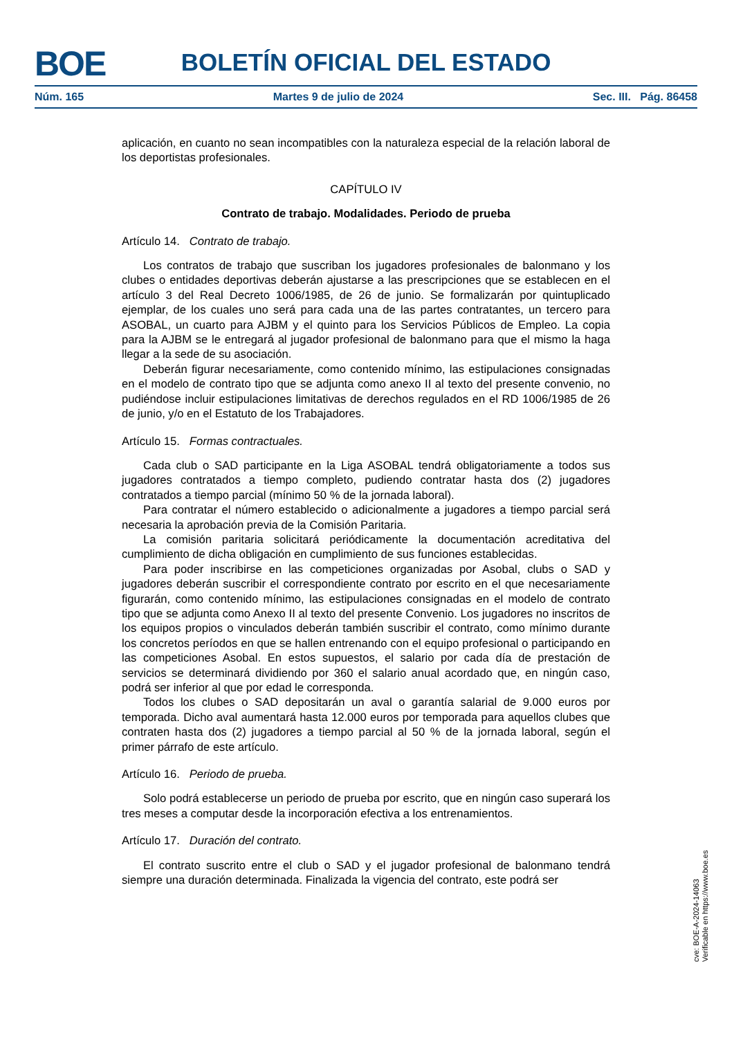BOE
BOLETÍN OFICIAL DEL ESTADO
Núm. 165 Martes 9 de julio de 2024 Sec. III. Pág. 86458
aplicación, en cuanto no sean incompatibles con la naturaleza especial de la relación laboral de los deportistas profesionales.
CAPÍTULO IV
Contrato de trabajo. Modalidades. Periodo de prueba
Artículo 14. Contrato de trabajo.
Los contratos de trabajo que suscriban los jugadores profesionales de balonmano y los clubes o entidades deportivas deberán ajustarse a las prescripciones que se establecen en el artículo 3 del Real Decreto 1006/1985, de 26 de junio. Se formalizarán por quintuplicado ejemplar, de los cuales uno será para cada una de las partes contratantes, un tercero para ASOBAL, un cuarto para AJBM y el quinto para los Servicios Públicos de Empleo. La copia para la AJBM se le entregará al jugador profesional de balonmano para que el mismo la haga llegar a la sede de su asociación.
Deberán figurar necesariamente, como contenido mínimo, las estipulaciones consignadas en el modelo de contrato tipo que se adjunta como anexo II al texto del presente convenio, no pudiéndose incluir estipulaciones limitativas de derechos regulados en el RD 1006/1985 de 26 de junio, y/o en el Estatuto de los Trabajadores.
Artículo 15. Formas contractuales.
Cada club o SAD participante en la Liga ASOBAL tendrá obligatoriamente a todos sus jugadores contratados a tiempo completo, pudiendo contratar hasta dos (2) jugadores contratados a tiempo parcial (mínimo 50 % de la jornada laboral).
Para contratar el número establecido o adicionalmente a jugadores a tiempo parcial será necesaria la aprobación previa de la Comisión Paritaria.
La comisión paritaria solicitará periódicamente la documentación acreditativa del cumplimiento de dicha obligación en cumplimiento de sus funciones establecidas.
Para poder inscribirse en las competiciones organizadas por Asobal, clubs o SAD y jugadores deberán suscribir el correspondiente contrato por escrito en el que necesariamente figurarán, como contenido mínimo, las estipulaciones consignadas en el modelo de contrato tipo que se adjunta como Anexo II al texto del presente Convenio. Los jugadores no inscritos de los equipos propios o vinculados deberán también suscribir el contrato, como mínimo durante los concretos períodos en que se hallen entrenando con el equipo profesional o participando en las competiciones Asobal. En estos supuestos, el salario por cada día de prestación de servicios se determinará dividiendo por 360 el salario anual acordado que, en ningún caso, podrá ser inferior al que por edad le corresponda.
Todos los clubes o SAD depositarán un aval o garantía salarial de 9.000 euros por temporada. Dicho aval aumentará hasta 12.000 euros por temporada para aquellos clubes que contraten hasta dos (2) jugadores a tiempo parcial al 50 % de la jornada laboral, según el primer párrafo de este artículo.
Artículo 16. Periodo de prueba.
Solo podrá establecerse un periodo de prueba por escrito, que en ningún caso superará los tres meses a computar desde la incorporación efectiva a los entrenamientos.
Artículo 17. Duración del contrato.
El contrato suscrito entre el club o SAD y el jugador profesional de balonmano tendrá siempre una duración determinada. Finalizada la vigencia del contrato, este podrá ser
cve: BOE-A-2024-14063
Verificable en https://www.boe.es